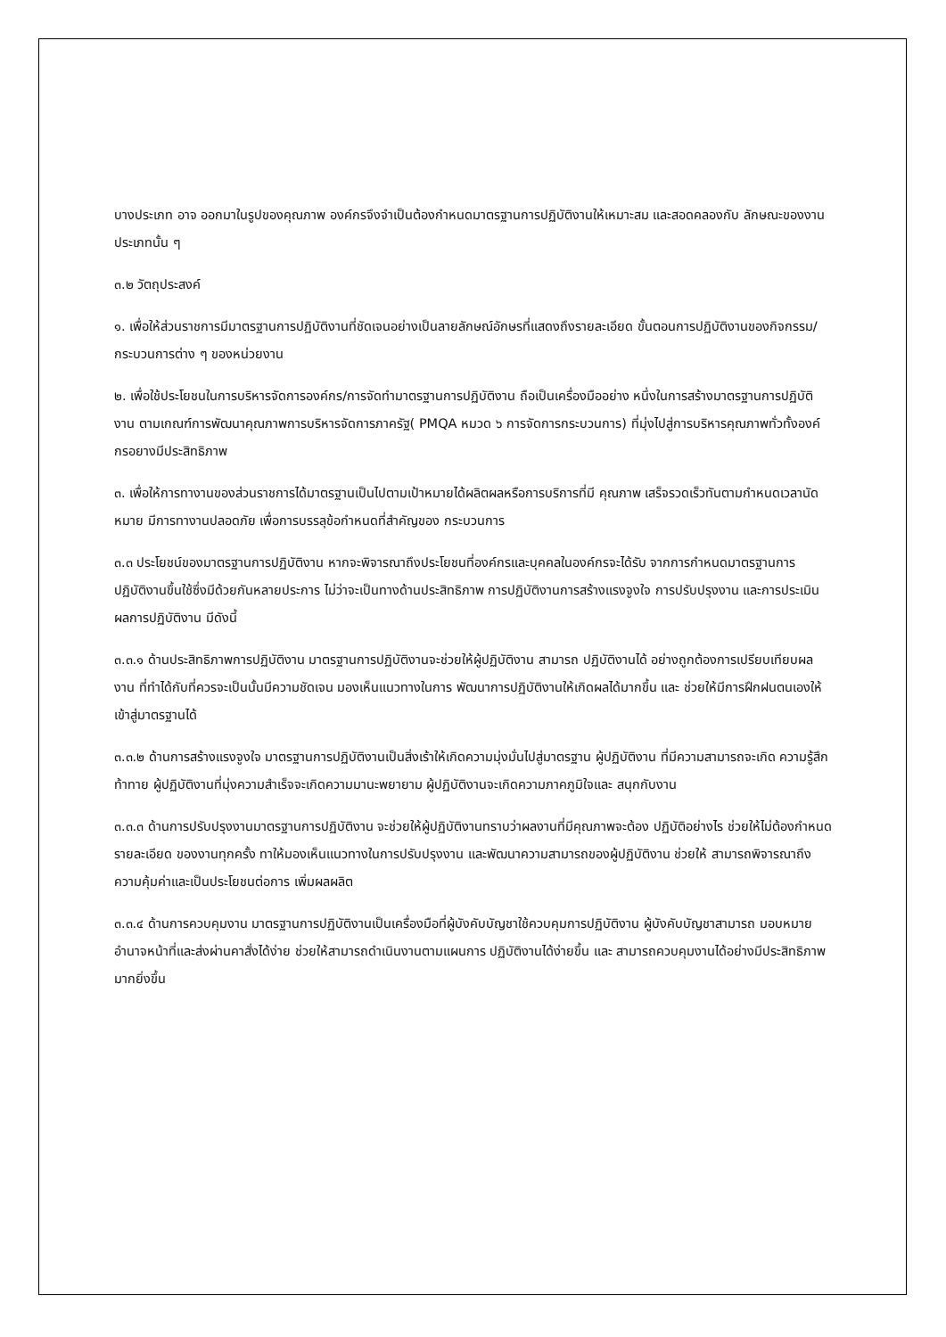บางประเภท อาจ ออกมาในรูปของคุณภาพ องค์กรจึงจำเป็นต้องกำหนดมาตรฐานการปฏิบัติงานให้เหมาะสม และสอดคลองกับ ลักษณะของงานประเภทนั้น ๆ
๓.๒ วัตถุประสงค์
๑. เพื่อให้ส่วนราชการมีมาตรฐานการปฏิบัติงานที่ชัดเจนอย่างเป็นลายลักษณ์อักษรที่แสดงถึงรายละเอียด ขั้นตอนการปฏิบัติงานของกิจกรรม/กระบวนการต่าง ๆ ของหน่วยงาน
๒. เพื่อใช้ประโยชนในการบริหารจัดการองค์กร/การจัดทำมาตรฐานการปฏิบัติงาน ถือเป็นเครื่องมืออย่าง หนึ่งในการสร้างมาตรฐานการปฏิบัติงาน ตามเกณฑ์การพัฒนาคุณภาพการบริหารจัดการภาครัฐ( PMQA หมวด ๖ การจัดการกระบวนการ) ที่มุ่งไปสู่การบริหารคุณภาพทั่วทั้งองค์กรอยางมีประสิทธิภาพ
๓. เพื่อให้การทางานของส่วนราชการได้มาตรฐานเป็นไปตามเป้าหมายได้ผลิตผลหรือการบริการที่มี คุณภาพ เสร็จรวดเร็วทันตามกำหนดเวลานัดหมาย มีการทางานปลอดภัย เพื่อการบรรลุข้อกำหนดที่สำคัญของ กระบวนการ
๓.๓ ประโยชน์ของมาตรฐานการปฏิบัติงาน หากจะพิจารณาถึงประโยชนที่องค์กรและบุคคลในองค์กรจะได้รับ จากการกำหนดมาตรฐานการ ปฏิบัติงานขึ้นใช้ซึ่งมีด้วยกันหลายประการ ไม่ว่าจะเป็นทางด้านประสิทธิภาพ การปฏิบัติงานการสร้างแรงจูงใจ การปรับปรุงงาน และการประเมินผลการปฏิบัติงาน มีดังนี้
๓.๓.๑ ด้านประสิทธิภาพการปฏิบัติงาน มาตรฐานการปฏิบัติงานจะช่วยให้ผู้ปฏิบัติงาน สามารถ ปฏิบัติงานได้ อย่างถูกต้องการเปรียบเทียบผลงาน ที่ทำได้กับที่ควรจะเป็นนั้นมีความชัดเจน มองเห็นแนวทางในการ พัฒนาการปฏิบัติงานให้เกิดผลได้มากขึ้น และ ช่วยให้มีการฝึกฝนตนเองให้เข้าสู่มาตรฐานได้
๓.๓.๒ ด้านการสร้างแรงจูงใจ มาตรฐานการปฏิบัติงานเป็นสิ่งเร้าให้เกิดความมุ่งมั่นไปสู่มาตรฐาน ผู้ปฏิบัติงาน ที่มีความสามารถจะเกิด ความรู้สึกท้าทาย ผู้ปฏิบัติงานที่มุ่งความสำเร็จจะเกิดความมานะพยายาม ผู้ปฏิบัติงานจะเกิดความภาคภูมิใจและ สนุกกับงาน
๓.๓.๓ ด้านการปรับปรุงงานมาตรฐานการปฏิบัติงาน จะช่วยให้ผู้ปฏิบัติงานทราบว่าผลงานที่มีคุณภาพจะต้อง ปฏิบัติอย่างไร ช่วยให้ไม่ต้องกำหนดรายละเอียด ของงานทุกครั้ง ทาให้มองเห็นแนวทางในการปรับปรุงงาน และพัฒนาความสามารถของผู้ปฏิบัติงาน ช่วยให้ สามารถพิจารณาถึงความคุ้มค่าและเป็นประโยชนต่อการ เพิ่มผลผลิต
๓.๓.๔ ด้านการควบคุมงาน มาตรฐานการปฏิบัติงานเป็นเครื่องมือที่ผู้บังคับบัญชาใช้ควบคุมการปฏิบัติงาน ผู้บังคับบัญชาสามารถ มอบหมายอำนาจหน้าที่และส่งผ่านคาสั่งได้ง่าย ช่วยให้สามารถดำเนินงานตามแผนการ ปฏิบัติงานได้ง่ายขึ้น และ สามารถควบคุมงานได้อย่างมีประสิทธิภาพมากยิ่งขึ้น